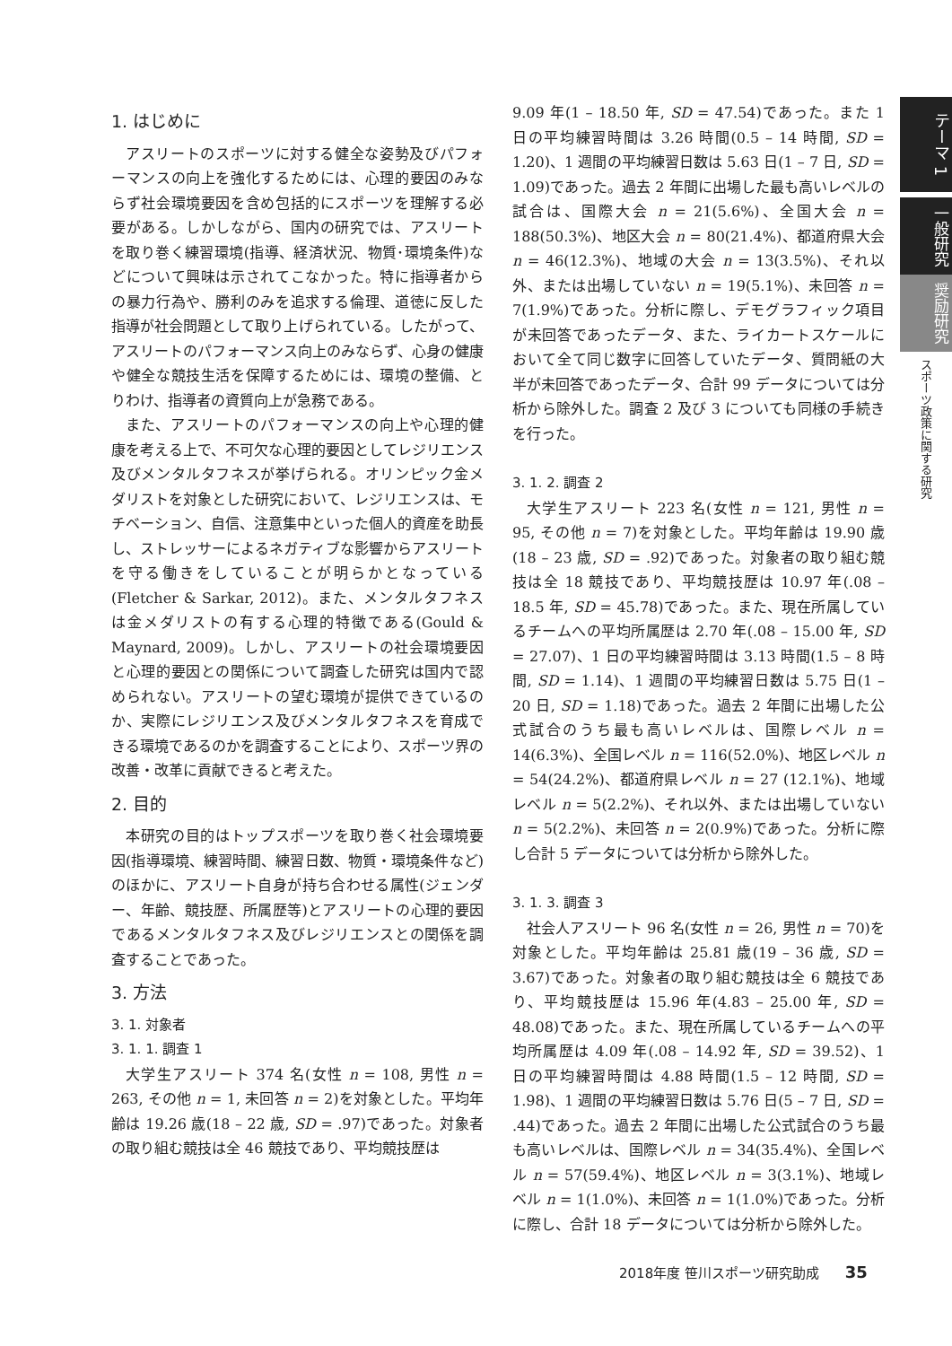1. はじめに
アスリートのスポーツに対する健全な姿勢及びパフォーマンスの向上を強化するためには、心理的要因のみならず社会環境要因を含め包括的にスポーツを理解する必要がある。しかしながら、国内の研究では、アスリートを取り巻く練習環境(指導、経済状況、物質･環境条件)などについて興味は示されてこなかった。特に指導者からの暴力行為や、勝利のみを追求する倫理、道徳に反した指導が社会問題として取り上げられている。したがって、アスリートのパフォーマンス向上のみならず、心身の健康や健全な競技生活を保障するためには、環境の整備、とりわけ、指導者の資質向上が急務である。
また、アスリートのパフォーマンスの向上や心理的健康を考える上で、不可欠な心理的要因としてレジリエンス及びメンタルタフネスが挙げられる。オリンピック金メダリストを対象とした研究において、レジリエンスは、モチベーション、自信、注意集中といった個人的資産を助長し、ストレッサーによるネガティブな影響からアスリートを守る働きをしていることが明らかとなっている(Fletcher & Sarkar, 2012)。また、メンタルタフネスは金メダリストの有する心理的特徴である(Gould & Maynard, 2009)。しかし、アスリートの社会環境要因と心理的要因との関係について調査した研究は国内で認められない。アスリートの望む環境が提供できているのか、実際にレジリエンス及びメンタルタフネスを育成できる環境であるのかを調査することにより、スポーツ界の改善・改革に貢献できると考えた。
2. 目的
本研究の目的はトップスポーツを取り巻く社会環境要因(指導環境、練習時間、練習日数、物質・環境条件など)のほかに、アスリート自身が持ち合わせる属性(ジェンダー、年齢、競技歴、所属歴等)とアスリートの心理的要因であるメンタルタフネス及びレジリエンスとの関係を調査することであった。
3. 方法
3. 1. 対象者
3. 1. 1. 調査 1
大学生アスリート 374 名(女性 n = 108, 男性 n = 263, その他 n = 1, 未回答 n = 2)を対象とした。平均年齢は 19.26 歳(18 – 22 歳, SD = .97)であった。対象者の取り組む競技は全 46 競技であり、平均競技歴は
9.09 年(1 – 18.50 年, SD = 47.54)であった。また 1 日の平均練習時間は 3.26 時間(0.5 – 14 時間, SD = 1.20)、1 週間の平均練習日数は 5.63 日(1 – 7 日, SD = 1.09)であった。過去 2 年間に出場した最も高いレベルの試合は、国際大会 n = 21(5.6%)、全国大会 n = 188(50.3%)、地区大会 n = 80(21.4%)、都道府県大会 n = 46(12.3%)、地域の大会 n = 13(3.5%)、それ以外、または出場していない n = 19(5.1%)、未回答 n = 7(1.9%)であった。分析に際し、デモグラフィック項目が未回答であったデータ、また、ライカートスケールにおいて全て同じ数字に回答していたデータ、質問紙の大半が未回答であったデータ、合計 99 データについては分析から除外した。調査 2 及び 3 についても同様の手続きを行った。
3. 1. 2. 調査 2
大学生アスリート 223 名(女性 n = 121, 男性 n = 95, その他 n = 7)を対象とした。平均年齢は 19.90 歳(18 – 23 歳, SD = .92)であった。対象者の取り組む競技は全 18 競技であり、平均競技歴は 10.97 年(.08 – 18.5 年, SD = 45.78)であった。また、現在所属しているチームへの平均所属歴は 2.70 年(.08 – 15.00 年, SD = 27.07)、1 日の平均練習時間は 3.13 時間(1.5 – 8 時間, SD = 1.14)、1 週間の平均練習日数は 5.75 日(1 – 20 日, SD = 1.18)であった。過去 2 年間に出場した公式試合のうち最も高いレベルは、国際レベル n = 14(6.3%)、全国レベル n = 116(52.0%)、地区レベル n = 54(24.2%)、都道府県レベル n = 27 (12.1%)、地域レベル n = 5(2.2%)、それ以外、または出場していない n = 5(2.2%)、未回答 n = 2(0.9%)であった。分析に際し合計 5 データについては分析から除外した。
3. 1. 3. 調査 3
社会人アスリート 96 名(女性 n = 26, 男性 n = 70)を対象とした。平均年齢は 25.81 歳(19 – 36 歳, SD = 3.67)であった。対象者の取り組む競技は全 6 競技であり、平均競技歴は 15.96 年(4.83 – 25.00 年, SD = 48.08)であった。また、現在所属しているチームへの平均所属歴は 4.09 年(.08 – 14.92 年, SD = 39.52)、1 日の平均練習時間は 4.88 時間(1.5 – 12 時間, SD = 1.98)、1 週間の平均練習日数は 5.76 日(5 – 7 日, SD = .44)であった。過去 2 年間に出場した公式試合のうち最も高いレベルは、国際レベル n = 34(35.4%)、全国レベル n = 57(59.4%)、地区レベル n = 3(3.1%)、地域レベル n = 1(1.0%)、未回答 n = 1(1.0%)であった。分析に際し、合計 18 データについては分析から除外した。
テーマ 1
一般研究
奨励研究
スポーツ政策に関する研究
2018年度 笹川スポーツ研究助成 35